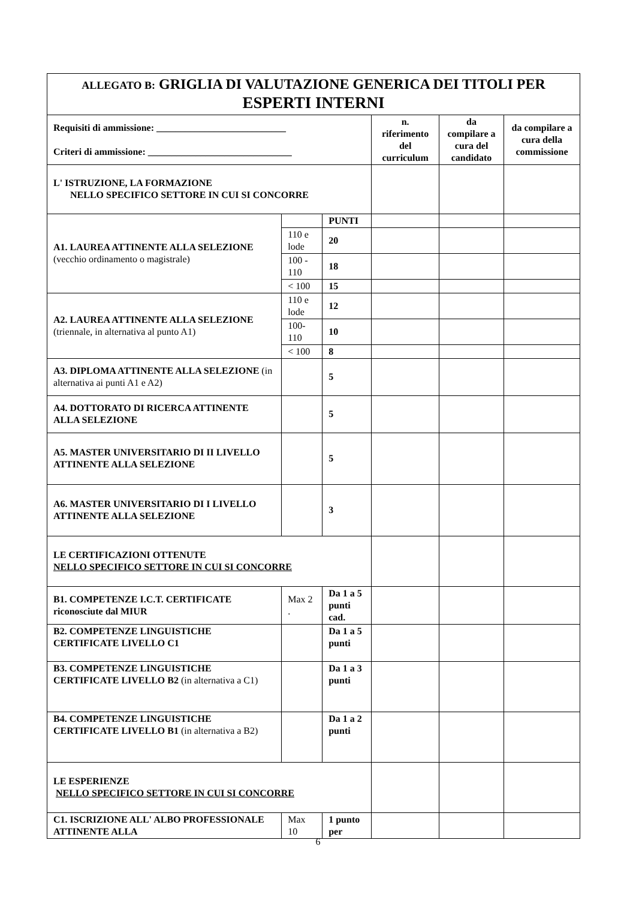| ALLEGATO B: GRIGLIA DI VALUTAZIONE GENERICA DEI TITOLI PER ESPERTI INTERNI | | | | | |
| Requisiti di ammissione: ___________________________ Criteri di ammissione: ______________________________ | | | n. riferimento del curriculum | da compilare a cura del candidato | da compilare a cura della commissione |
| L' ISTRUZIONE, LA FORMAZIONE NELLO SPECIFICO SETTORE IN CUI SI CONCORRE | | | | | |
| A1. LAUREA ATTINENTE ALLA SELEZIONE (vecchio ordinamento o magistrale) | | PUNTI | | | |
| | 110 e lode | 20 | | | |
| | 100 - 110 | 18 | | | |
| | < 100 | 15 | | | |
| A2. LAUREA ATTINENTE ALLA SELEZIONE (triennale, in alternativa al punto A1) | 110 e lode | 12 | | | |
| | 100-110 | 10 | | | |
| | < 100 | 8 | | | |
| A3. DIPLOMA ATTINENTE ALLA SELEZIONE (in alternativa ai punti A1 e A2) | | 5 | | | |
| A4. DOTTORATO DI RICERCA ATTINENTE ALLA SELEZIONE | | 5 | | | |
| A5. MASTER UNIVERSITARIO DI II LIVELLO ATTINENTE ALLA SELEZIONE | | 5 | | | |
| A6. MASTER UNIVERSITARIO DI I LIVELLO ATTINENTE ALLA SELEZIONE | | 3 | | | |
| LE CERTIFICAZIONI OTTENUTE NELLO SPECIFICO SETTORE IN CUI SI CONCORRE | | | | | |
| B1. COMPETENZE I.C.T. CERTIFICATE riconosciute dal MIUR | Max 2 . | Da 1 a 5 punti cad. | | | |
| B2. COMPETENZE LINGUISTICHE CERTIFICATE LIVELLO C1 | | Da 1 a 5 punti | | | |
| B3. COMPETENZE LINGUISTICHE CERTIFICATE LIVELLO B2 (in alternativa a C1) | | Da 1 a 3 punti | | | |
| B4. COMPETENZE LINGUISTICHE CERTIFICATE LIVELLO B1 (in alternativa a B2) | | Da 1 a 2 punti | | | |
| LE ESPERIENZE NELLO SPECIFICO SETTORE IN CUI SI CONCORRE | | | | | |
| C1. ISCRIZIONE ALL' ALBO PROFESSIONALE ATTINENTE ALLA | Max 10 | 1 punto per | | | |
6